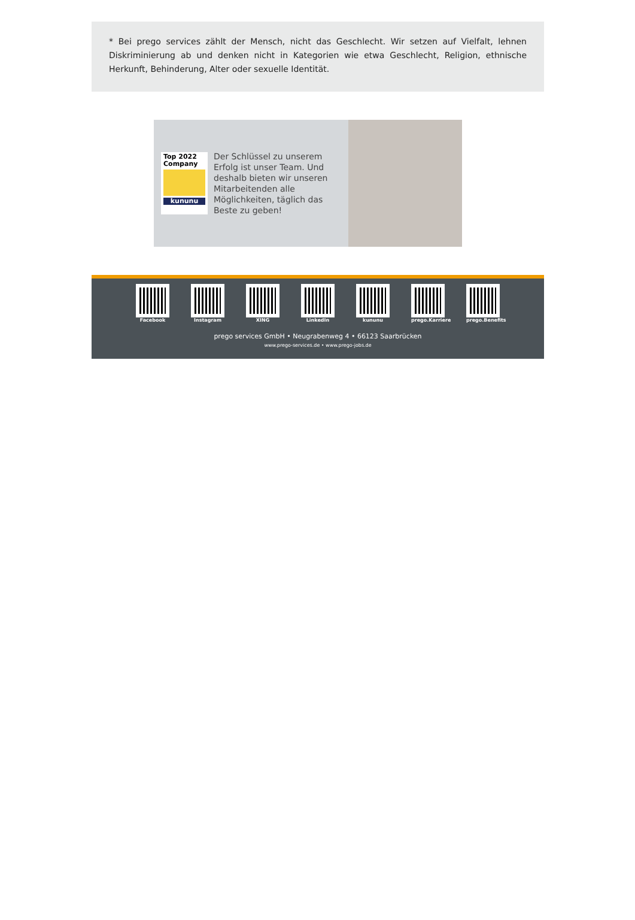* Bei prego services zählt der Mensch, nicht das Geschlecht. Wir setzen auf Vielfalt, lehnen Diskriminierung ab und denken nicht in Kategorien wie etwa Geschlecht, Religion, ethnische Herkunft, Behinderung, Alter oder sexuelle Identität.
Top 2022
Company
kununu
Der Schlüssel zu unserem Erfolg ist unser Team. Und deshalb bieten wir unseren Mitarbeitenden alle Möglichkeiten, täglich das Beste zu geben!
Facebook Instagram XING LinkedIn kununu prego.Karriere
prego.Benefits
prego services GmbH • Neugrabenweg 4 • 66123 Saarbrücken
www.prego-services.de • www.prego-jobs.de